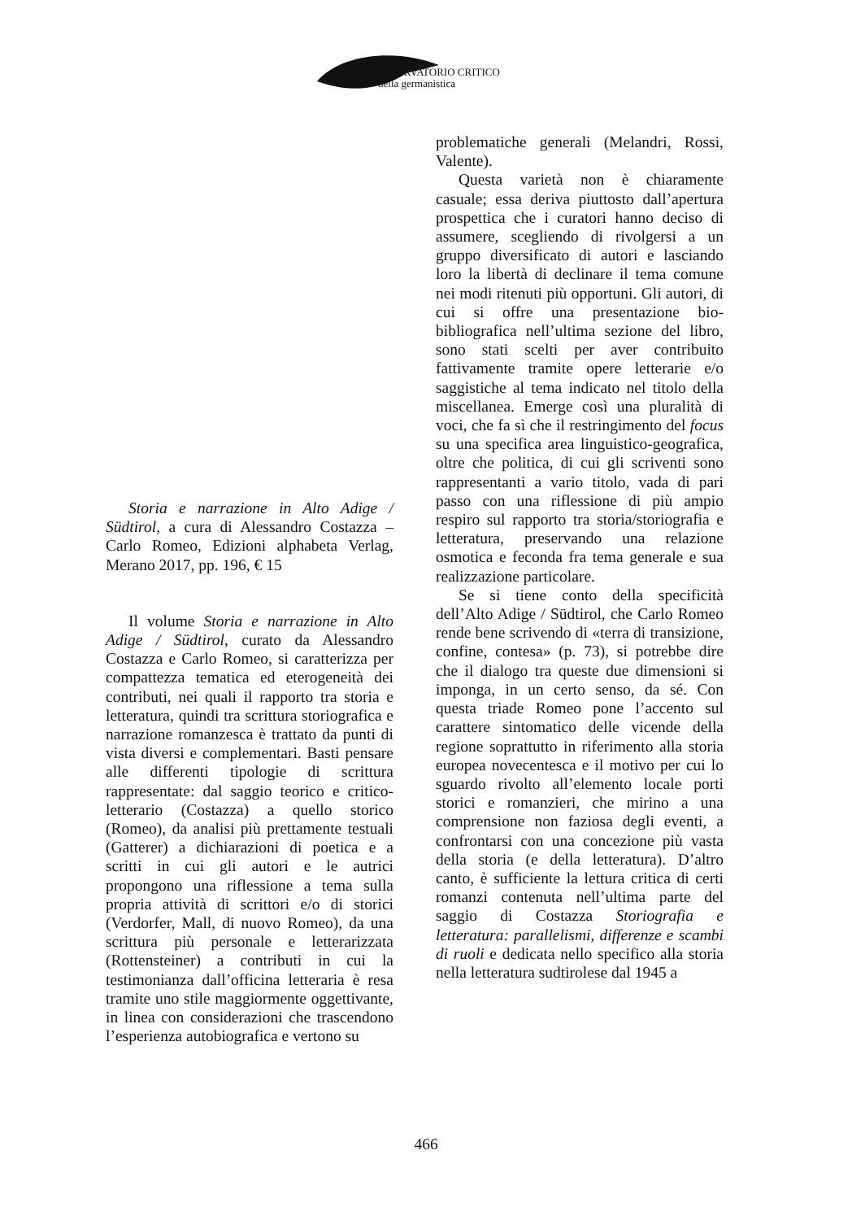OSSERVATORIO CRITICO
della germanistica
Storia e narrazione in Alto Adige / Südtirol, a cura di Alessandro Costazza – Carlo Romeo, Edizioni alphabeta Verlag, Merano 2017, pp. 196, € 15
Il volume Storia e narrazione in Alto Adige / Südtirol, curato da Alessandro Costazza e Carlo Romeo, si caratterizza per compattezza tematica ed eterogeneità dei contributi, nei quali il rapporto tra storia e letteratura, quindi tra scrittura storiografica e narrazione romanzesca è trattato da punti di vista diversi e complementari. Basti pensare alle differenti tipologie di scrittura rappresentate: dal saggio teorico e critico-letterario (Costazza) a quello storico (Romeo), da analisi più prettamente testuali (Gatterer) a dichiarazioni di poetica e a scritti in cui gli autori e le autrici propongono una riflessione a tema sulla propria attività di scrittori e/o di storici (Verdorfer, Mall, di nuovo Romeo), da una scrittura più personale e letterarizzata (Rottensteiner) a contributi in cui la testimonianza dall’officina letteraria è resa tramite uno stile maggiormente oggettivante, in linea con considerazioni che trascendono l’esperienza autobiografica e vertono su
problematiche generali (Melandri, Rossi, Valente).
Questa varietà non è chiaramente casuale; essa deriva piuttosto dall’apertura prospettica che i curatori hanno deciso di assumere, scegliendo di rivolgersi a un gruppo diversificato di autori e lasciando loro la libertà di declinare il tema comune nei modi ritenuti più opportuni. Gli autori, di cui si offre una presentazione bio-bibliografica nell’ultima sezione del libro, sono stati scelti per aver contribuito fattivamente tramite opere letterarie e/o saggistiche al tema indicato nel titolo della miscellanea. Emerge così una pluralità di voci, che fa sì che il restringimento del focus su una specifica area linguistico-geografica, oltre che politica, di cui gli scriventi sono rappresentanti a vario titolo, vada di pari passo con una riflessione di più ampio respiro sul rapporto tra storia/storiografia e letteratura, preservando una relazione osmotica e feconda fra tema generale e sua realizzazione particolare.
Se si tiene conto della specificità dell’Alto Adige / Südtirol, che Carlo Romeo rende bene scrivendo di «terra di transizione, confine, contesa» (p. 73), si potrebbe dire che il dialogo tra queste due dimensioni si imponga, in un certo senso, da sé. Con questa triade Romeo pone l’accento sul carattere sintomatico delle vicende della regione soprattutto in riferimento alla storia europea novecentesca e il motivo per cui lo sguardo rivolto all’elemento locale porti storici e romanzieri, che mirino a una comprensione non faziosa degli eventi, a confrontarsi con una concezione più vasta della storia (e della letteratura). D’altro canto, è sufficiente la lettura critica di certi romanzi contenuta nell’ultima parte del saggio di Costazza Storiografia e letteratura: parallelismi, differenze e scambi di ruoli e dedicata nello specifico alla storia nella letteratura sudtirolese dal 1945 a
466